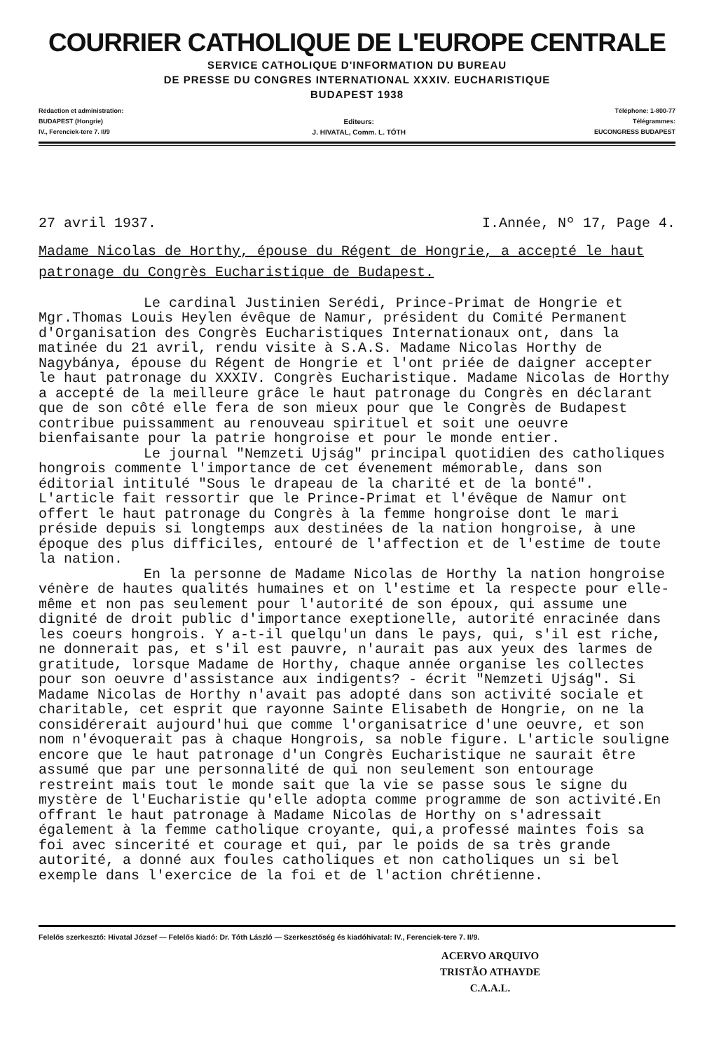COURRIER CATHOLIQUE DE L'EUROPE CENTRALE
SERVICE CATHOLIQUE D'INFORMATION DU BUREAU
DE PRESSE DU CONGRES INTERNATIONAL XXXIV. EUCHARISTIQUE
BUDAPEST 1938
Rédaction et administration:
BUDAPEST (Hongrie)
IV., Ferenciek-tere 7. II/9
Editeurs:
J. HIVATAL, Comm. L. TÓTH
Téléphone: 1-800-77
Télégrammes:
EUCONGRESS BUDAPEST
27 avril 1937. I.Année, Nº 17, Page 4.
Madame Nicolas de Horthy, épouse du Régent de Hongrie, a accepté le haut patronage du Congrès Eucharistique de Budapest.
Le cardinal Justinien Serédi, Prince-Primat de Hongrie et Mgr.Thomas Louis Heylen évêque de Namur, président du Comité Permanent d'Organisation des Congrès Eucharistiques Internationaux ont, dans la matinée du 21 avril, rendu visite à S.A.S. Madame Nicolas Horthy de Nagybánya, épouse du Régent de Hongrie et l'ont priée de daigner accepter le haut patronage du XXXIV. Congrès Eucharistique. Madame Nicolas de Horthy a accepté de la meilleure grâce le haut patronage du Congrès en déclarant que de son côté elle fera de son mieux pour que le Congrès de Budapest contribue puissamment au renouveau spirituel et soit une oeuvre bienfaisante pour la patrie hongroise et pour le monde entier.
Le journal "Nemzeti Ujság" principal quotidien des catholiques hongrois commente l'importance de cet évenement mémorable, dans son éditorial intitulé "Sous le drapeau de la charité et de la bonté". L'article fait ressortir que le Prince-Primat et l'évêque de Namur ont offert le haut patronage du Congrès à la femme hongroise dont le mari préside depuis si longtemps aux destinées de la nation hongroise, à une époque des plus difficiles, entouré de l'affection et de l'estime de toute la nation.
En la personne de Madame Nicolas de Horthy la nation hongroise vénère de hautes qualités humaines et on l'estime et la respecte pour elle-même et non pas seulement pour l'autorité de son époux, qui assume une dignité de droit public d'importance exeptionelle, autorité enracinée dans les coeurs hongrois. Y a-t-il quelqu'un dans le pays, qui, s'il est riche, ne donnerait pas, et s'il est pauvre, n'aurait pas aux yeux des larmes de gratitude, lorsque Madame de Horthy, chaque année organise les collectes pour son oeuvre d'assistance aux indigents? - écrit "Nemzeti Ujság". Si Madame Nicolas de Horthy n'avait pas adopté dans son activité sociale et charitable, cet esprit que rayonne Sainte Elisabeth de Hongrie, on ne la considérerait aujourd'hui que comme l'organisatrice d'une oeuvre, et son nom n'évoquerait pas à chaque Hongrois, sa noble figure. L'article souligne encore que le haut patronage d'un Congrès Eucharistique ne saurait être assumé que par une personnalité de qui non seulement son entourage restreint mais tout le monde sait que la vie se passe sous le signe du mystère de l'Eucharistie qu'elle adopta comme programme de son activité.En offrant le haut patronage à Madame Nicolas de Horthy on s'adressait également à la femme catholique croyante, qui,a professé maintes fois sa foi avec sincerité et courage et qui, par le poids de sa très grande autorité, a donné aux foules catholiques et non catholiques un si bel exemple dans l'exercice de la foi et de l'action chrétienne.
Felelős szerkesztő: Hivatal József — Felelős kiadó: Dr. Tóth László — Szerkesztőség és kiadóhivatal: IV., Ferenciek-tere 7. II/9.
ACERVO ARQUIVO
TRISTÃO ATHAYDE
C.A.A.L.